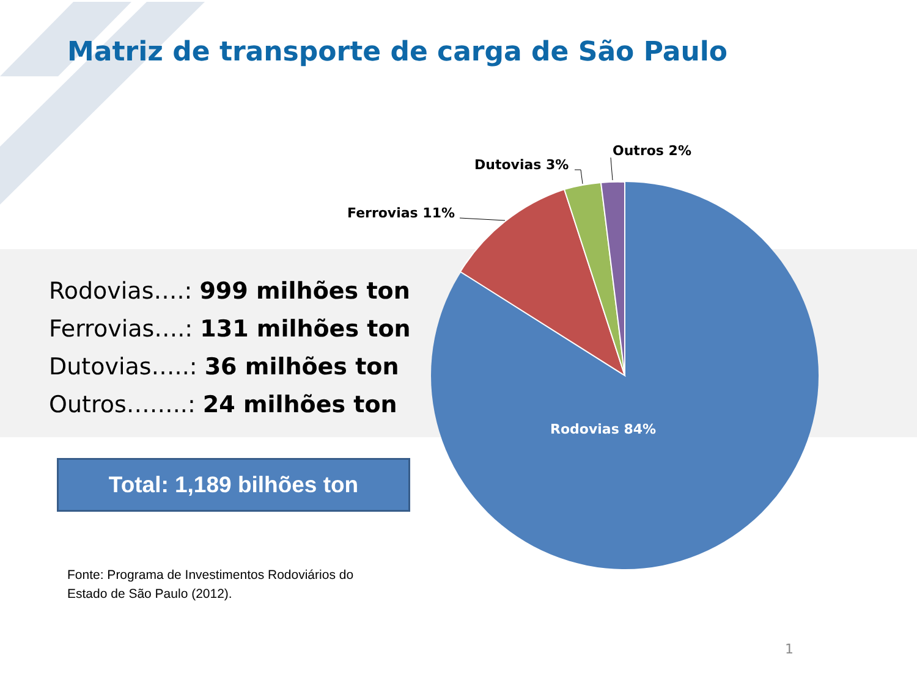Matriz de transporte de carga de São Paulo
Ferrovias 11%
Dutovias 3%
Outros 2%
Rodovias 84%
Rodovias….: 999 milhões ton
Ferrovias….: 131 milhões ton
Dutovias…..: 36 milhões ton
Outros……..: 24 milhões ton
Total: 1,189 bilhões ton
Fonte: Programa de Investimentos Rodoviários do
Estado de São Paulo (2012).
1